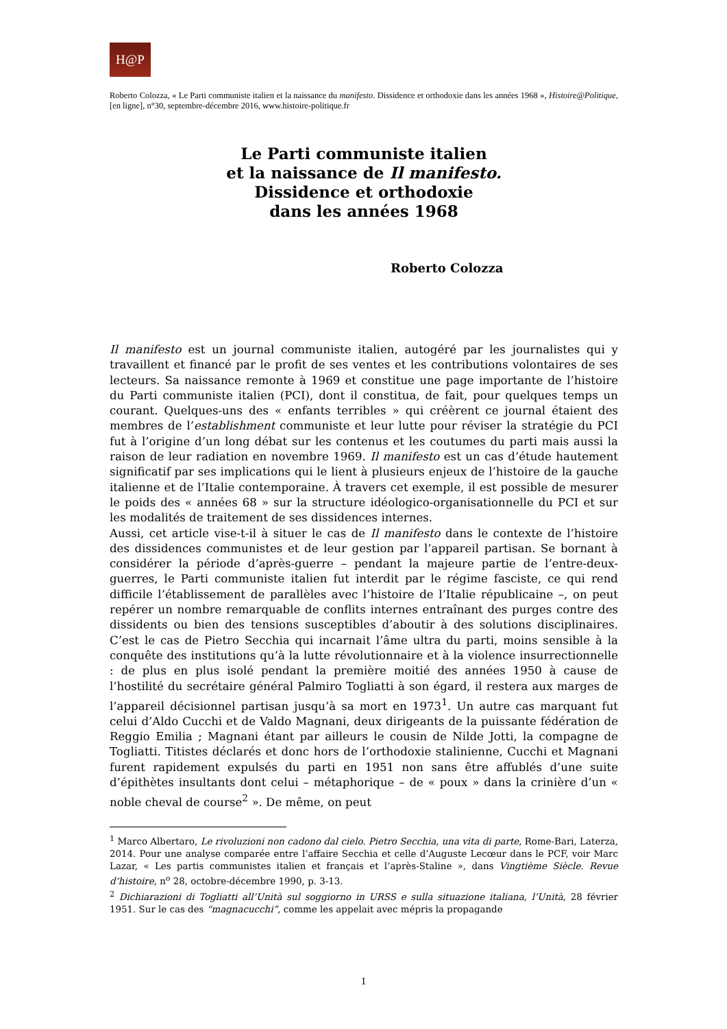H@P
Roberto Colozza, « Le Parti communiste italien et la naissance du manifesto. Dissidence et orthodoxie dans les années 1968 », Histoire@Politique, [en ligne], n°30, septembre-décembre 2016, www.histoire-politique.fr
Le Parti communiste italien
et la naissance de Il manifesto.
Dissidence et orthodoxie
dans les années 1968
Roberto Colozza
Il manifesto est un journal communiste italien, autogéré par les journalistes qui y travaillent et financé par le profit de ses ventes et les contributions volontaires de ses lecteurs. Sa naissance remonte à 1969 et constitue une page importante de l’histoire du Parti communiste italien (PCI), dont il constitua, de fait, pour quelques temps un courant. Quelques-uns des « enfants terribles » qui créèrent ce journal étaient des membres de l’establishment communiste et leur lutte pour réviser la stratégie du PCI fut à l’origine d’un long débat sur les contenus et les coutumes du parti mais aussi la raison de leur radiation en novembre 1969. Il manifesto est un cas d’étude hautement significatif par ses implications qui le lient à plusieurs enjeux de l’histoire de la gauche italienne et de l’Italie contemporaine. À travers cet exemple, il est possible de mesurer le poids des « années 68 » sur la structure idéologico-organisationnelle du PCI et sur les modalités de traitement de ses dissidences internes.
Aussi, cet article vise-t-il à situer le cas de Il manifesto dans le contexte de l’histoire des dissidences communistes et de leur gestion par l’appareil partisan. Se bornant à considérer la période d’après-guerre – pendant la majeure partie de l’entre-deux-guerres, le Parti communiste italien fut interdit par le régime fasciste, ce qui rend difficile l’établissement de parallèles avec l’histoire de l’Italie républicaine –, on peut repérer un nombre remarquable de conflits internes entraînant des purges contre des dissidents ou bien des tensions susceptibles d’aboutir à des solutions disciplinaires. C’est le cas de Pietro Secchia qui incarnait l’âme ultra du parti, moins sensible à la conquête des institutions qu’à la lutte révolutionnaire et à la violence insurrectionnelle : de plus en plus isolé pendant la première moitié des années 1950 à cause de l’hostilité du secrétaire général Palmiro Togliatti à son égard, il restera aux marges de l’appareil décisionnel partisan jusqu’à sa mort en 1973<sup>1</sup>. Un autre cas marquant fut celui d’Aldo Cucchi et de Valdo Magnani, deux dirigeants de la puissante fédération de Reggio Emilia ; Magnani étant par ailleurs le cousin de Nilde Jotti, la compagne de Togliatti. Titistes déclarés et donc hors de l’orthodoxie stalinienne, Cucchi et Magnani furent rapidement expulsés du parti en 1951 non sans être affublés d’une suite d’épithètes insultants dont celui – métaphorique – de « poux » dans la crinière d’un « noble cheval de course<sup>2</sup> ». De même, on peut
<sup>1</sup> Marco Albertaro, Le rivoluzioni non cadono dal cielo. Pietro Secchia, una vita di parte, Rome-Bari, Laterza, 2014. Pour une analyse comparée entre l’affaire Secchia et celle d’Auguste Lecœur dans le PCF, voir Marc Lazar, « Les partis communistes italien et français et l’après-Staline », dans Vingtième Siècle. Revue d’histoire, n<sup>o</sup> 28, octobre-décembre 1990, p. 3-13.
<sup>2</sup> Dichiarazioni di Togliatti all’Unità sul soggiorno in URSS e sulla situazione italiana, l’Unità, 28 février 1951. Sur le cas des “magnacucchi”, comme les appelait avec mépris la propagande
1